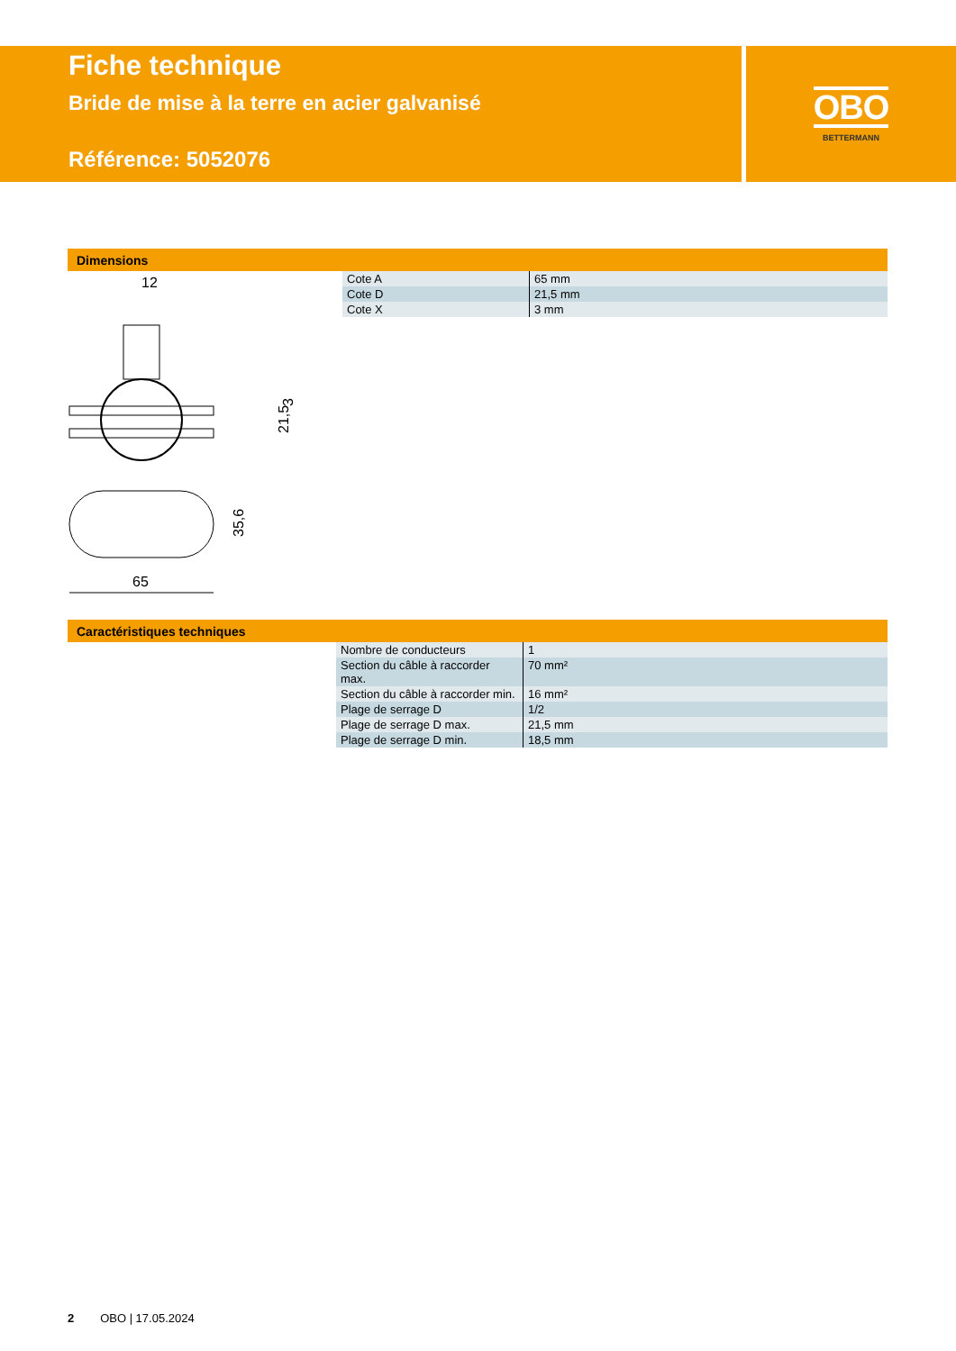Fiche technique
Bride de mise à la terre en acier galvanisé
Référence: 5052076
OBO
BETTERMANN
Dimensions
12
21,5
3
35,6
65
| Cote A | 65 mm |
| Cote D | 21,5 mm |
| Cote X | 3 mm |
Caractéristiques techniques
| Nombre de conducteurs | 1 |
| Section du câble à raccorder max. | 70 mm² |
| Section du câble à raccorder min. | 16 mm² |
| Plage de serrage D | 1/2 |
| Plage de serrage D max. | 21,5 mm |
| Plage de serrage D min. | 18,5 mm |
2 OBO | 17.05.2024